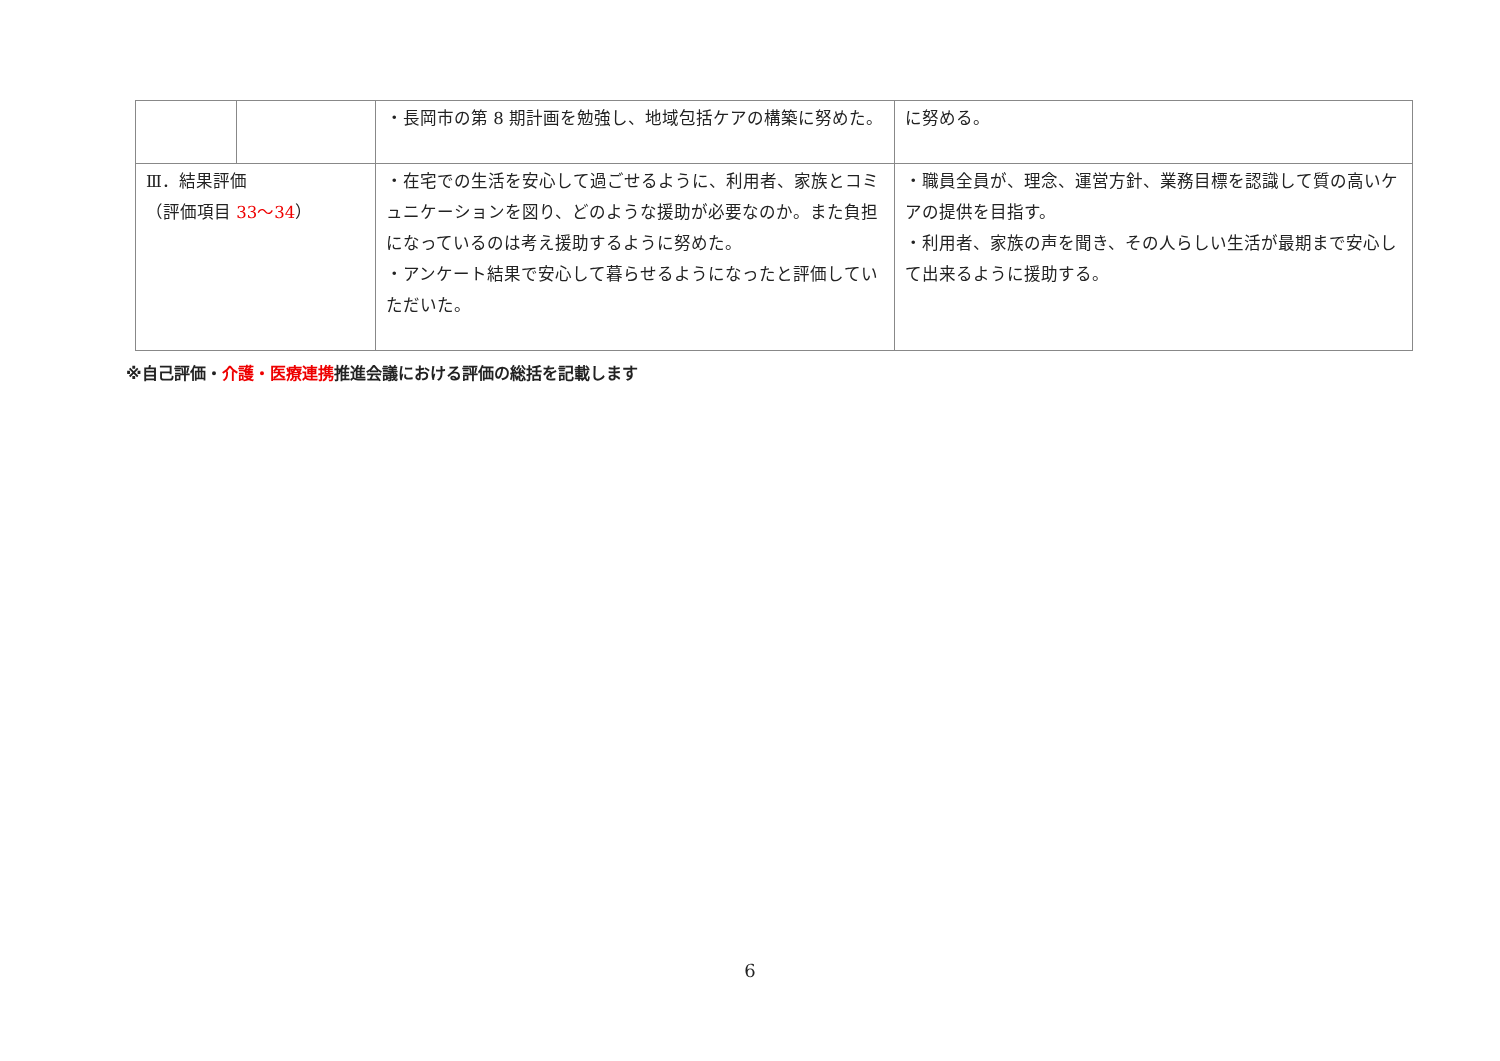| | | ・長岡市の第 8 期計画を勉強し、地域包括ケアの構築に努めた。 | に努める。 |
| Ⅲ．結果評価 （評価項目 33～34 ） | | ・在宅での生活を安心して過ごせるように、利用者、家族とコミュニケーションを図り、どのような援助が必要なのか。また負担になっているのは考え援助するように努めた。 ・アンケート結果で安心して暮らせるようになったと評価していただいた。 | ・職員全員が、理念、運営方針、業務目標を認識して質の高いケアの提供を目指す。 ・利用者、家族の声を聞き、その人らしい生活が最期まで安心して出来るように援助する。 |
※自己評価・介護・医療連携推進会議における評価の総括を記載します
6